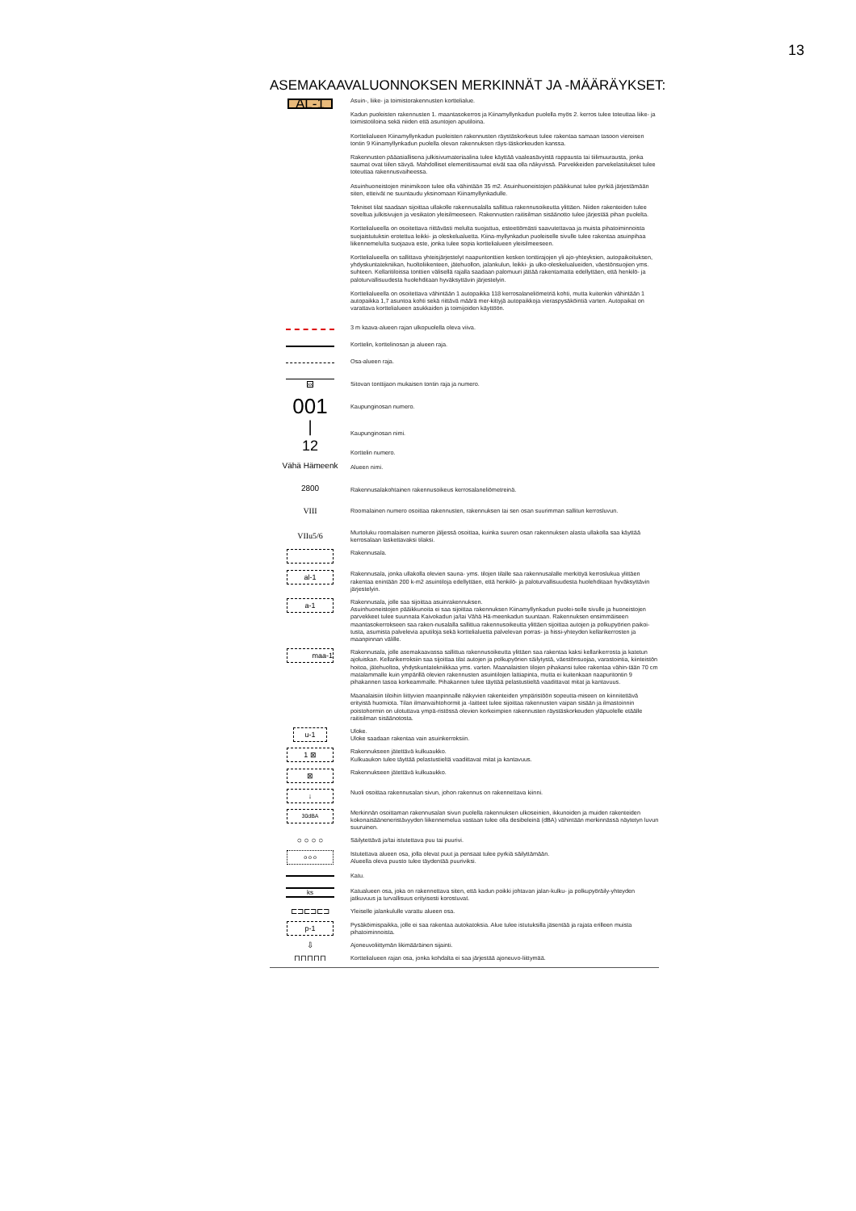13
ASEMAKAAVALUONNOKSEN MERKINNÄT JA -MÄÄRÄYKSET:
| AL-1 | Asuin-, liike- ja toimistorakennusten korttelialue. Kadun puoleisten rakennusten 1. maantasokerros ja Kiinamyllynkadun puolella myös 2. kerros tulee toteuttaa liike- ja toimistotiloina sekä niiden että asuntojen aputiloina. Korttelialueen Kiinamyllynkadun puoleisten rakennusten räystäskorkeus tulee rakentaa samaan tasoon viereisen tontin 9 Kiinamyllynkadun puolella olevan rakennuksen räys-täskorkeuden kanssa. Rakennusten pääasiallisena julkisivumateriaalina tulee käyttää vaaleasävyistä rappausta tai tiilimuurausta, jonka saumat ovat tiilen sävyä. Mahdolliset elementtisaumat eivät saa olla näkyvissä. Parvekkeiden parvekelasitukset tulee toteuttaa rakennusvaiheessa. Asuinhuoneistojen minimikoon tulee olla vähintään 35 m2. Asuinhuoneistojen pääikkunat tulee pyrkiä järjestämään siten, etteivät ne suuntaudu yksinomaan Kiinamyllynkadulle. Tekniset tilat saadaan sijoittaa ullakolle rakennusalalla sallittua rakennusoikeutta ylittäen. Niiden rakenteiden tulee soveltua julkisivujen ja vesikaton yleisilmeeseen. Rakennusten raitisilman sisäänotto tulee järjestää pihan puolelta. Korttelialueella on osoitettava riittävästi melulta suojattua, esteettömästi saavutettavaa ja muista pihatoiminnoista suojaistutuksin erotettua leikki- ja oleskelualuetta. Kiina-myllynkadun puoleiselle sivulle tulee rakentaa asuinpihaa liikennemelulta suojaava este, jonka tulee sopia korttelialueen yleisilmeeseen. Korttelialueella on sallittava yhteisjärjestelyt naapuritonttien kesken tonttirajojen yli ajo-yhteyksien, autopaikoituksen, yhdyskuntatekniikan, huoltoliikenteen, jätehuollon, jalankulun, leikki- ja ulko-oleskelualueiden, väestönsuojien yms. suhteen. Kellaritiloissa tonttien välisellä rajalla saadaan palomuuri jättää rakentamatta edellyttäen, että henkilö- ja paloturvallisuudesta huolehditaan hyväksyttävin järjestelyin. Korttelialueella on osoitettava vähintään 1 autopaikka 118 kerrosalaneliömetriä kohti, mutta kuitenkin vähintään 1 autopaikka 1,7 asuntoa kohti sekä riittävä määrä mer-kittyjä autopaikkoja vieraspysäköintiä varten. Autopaikat on varattava korttelialueen asukkaiden ja toimijoiden käyttöön. |
| | 3 m kaava-alueen rajan ulkopuolella oleva viiva. |
| | Korttelin, korttelinosan ja alueen raja. |
| | Osa-alueen raja. |
| xx | Sitovan tonttijaon mukaisen tontin raja ja numero. |
| 001 | Kaupunginosan numero. |
| / | Kaupunginosan nimi. |
| 12 | Korttelin numero. |
| Vähä Hämeenk | Alueen nimi. |
| 2800 | Rakennusalakohtainen rakennusoikeus kerrosalaneliömetreinä. |
| VIII | Roomalainen numero osoittaa rakennusten, rakennuksen tai sen osan suurimman sallitun kerrosluvun. |
| VIIu5/6 | Murtoluku roomalaisen numeron jäljessä osoittaa, kuinka suuren osan rakennuksen alasta ullakolla saa käyttää kerrosalaan laskettavaksi tilaksi. |
| | Rakennusala. |
| al-1 | Rakennusala, jonka ullakolla olevien sauna- yms. tilojen tilalle saa rakennusalalle merkittyä kerroslukua ylittäen rakentaa enintään 200 k-m2 asuintiloja edellyttäen, että henkilö- ja paloturvallisuudesta huolehditaan hyväksyttävin järjestelyin. |
| a-1 | Rakennusala, jolle saa sijoittaa asuinrakennuksen. Asuinhuoneistojen pääikkunoita ei saa sijoittaa rakennuksen Kiinamyllynkadun puolei-selle sivulle ja huoneistojen parvekkeet tulee suunnata Kaivokadun ja/tai Vähä Hä-meenkadun suuntaan. Rakennuksen ensimmäiseen maantasokerrokseen saa raken-nusalalla sallittua rakennusoikeutta ylittäen sijoittaa autojen ja polkupyörien paikoi-tusta, asumista palvelevia aputiloja sekä korttelialuetta palvelevan porras- ja hissi-yhteyden kellarikerrosten ja maanpinnan välille. |
| maa-1 | Rakennusala, jolle asemakaavassa sallittua rakennusoikeutta ylittäen saa rakentaa kaksi kellarikerrosta ja katetun ajoluiskan. Kellarikerroksiin saa sijoittaa tilat autojen ja polkupyörien säilytystä, väestönsuojaa, varastointia, kiinteistön hoitoa, jätehuoltoa, yhdyskuntatekniikkaa yms. varten. Maanalaisten tilojen pihakansi tulee rakentaa vähin-tään 70 cm matalammalle kuin ympärillä olevien rakennusten asuintilojen lattiapinta, mutta ei kuitenkaan naapuritontin 9 pihakannen tasoa korkeammalle. Pihakannen tulee täyttää pelastustieltä vaadittavat mitat ja kantavuus. Maanalaisiin tiloihin liittyvien maanpinnalle näkyvien rakenteiden ympäristöön sopeutta-miseen on kiinnitettävä erityistä huomiota. Tilan ilmanvaihtohormit ja -laitteet tulee sijoittaa rakennusten vaipan sisään ja ilmastoinnin poistohormin on ulotuttava ympä-ristössä olevien korkeimpien rakennusten räystäskorkeuden yläpuolelle etäälle raitisilman sisäänotosta. |
| u-1 | Uloke. Uloke saadaan rakentaa vain asuinkerroksiin. |
| 1 ⊠ | Rakennukseen jätettävä kulkuaukko. Kulkuaukon tulee täyttää pelastustieltä vaadittavat mitat ja kantavuus. |
| ⊠ | Rakennukseen jätettävä kulkuaukko. |
| ↓ | Nuoli osoittaa rakennusalan sivun, johon rakennus on rakennettava kiinni. |
| 30dBA | Merkinnän osoittaman rakennusalan sivun puolella rakennuksen ulkoseinien, ikkunoiden ja muiden rakenteiden kokonaisääneneristävyyden liikennemelua vastaan tulee olla desibeleinä (dBA) vähintään merkinnässä näytetyn luvun suuruinen. |
| ○ ○ ○ ○ | Säilytettävä ja/tai istutettava puu tai puurivi. |
| o o o | Istutettava alueen osa, jolla olevat puut ja pensaat tulee pyrkiä säilyttämään. Alueella oleva puusto tulee täydentää puuriviksi. |
| | Katu. |
| ks | Katualueen osa, joka on rakennettava siten, että kadun poikki johtavan jalan-kulku- ja polkupyöräily-yhteyden jatkuvuus ja turvallisuus erityisesti korostuvat. |
| ⊏⊐⊏⊐⊏⊐ | Yleiselle jalankululle varattu alueen osa. |
| p-1 | Pysäköimispaikka, jolle ei saa rakentaa autokatoksia. Alue tulee istutuksilla jäsentää ja rajata erilleen muista pihatoiminnoista. |
| ⇩ | Ajoneuvoliittymän likimääräinen sijainti. |
| ⊓⊓⊓⊓⊓ | Korttelialueen rajan osa, jonka kohdalta ei saa järjestää ajoneuvo-liittymää. |